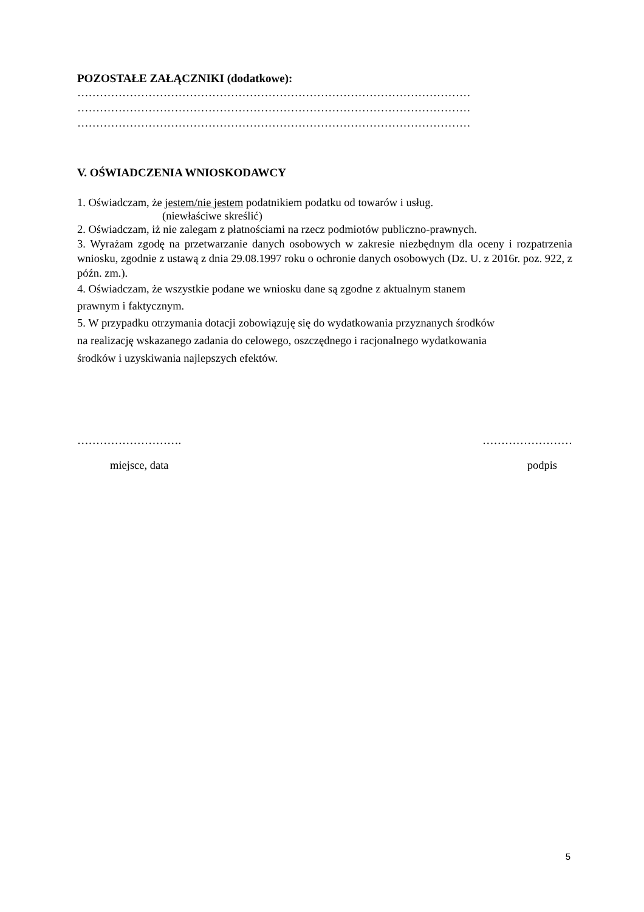POZOSTAŁE ZAŁĄCZNIKI (dodatkowe):
……………………………………………………………………………………………
……………………………………………………………………………………………
……………………………………………………………………………………………
V. OŚWIADCZENIA WNIOSKODAWCY
1. Oświadczam, że jestem/nie jestem podatnikiem podatku od towarów i usług.
(niewłaściwe skreślić)
2. Oświadczam, iż nie zalegam z płatnościami na rzecz podmiotów publiczno-prawnych.
3. Wyrażam zgodę na przetwarzanie danych osobowych w zakresie niezbędnym dla oceny i rozpatrzenia wniosku, zgodnie z ustawą z dnia 29.08.1997 roku o ochronie danych osobowych (Dz. U. z 2016r. poz. 922, z późn. zm.).
4. Oświadczam, że wszystkie podane we wniosku dane są zgodne z aktualnym stanem
prawnym i faktycznym.
5. W przypadku otrzymania dotacji zobowiązuję się do wydatkowania przyznanych środków
na realizację wskazanego zadania do celowego, oszczędnego i racjonalnego wydatkowania
środków i uzyskiwania najlepszych efektów.
………………………. ……………………
miejsce, data podpis
5